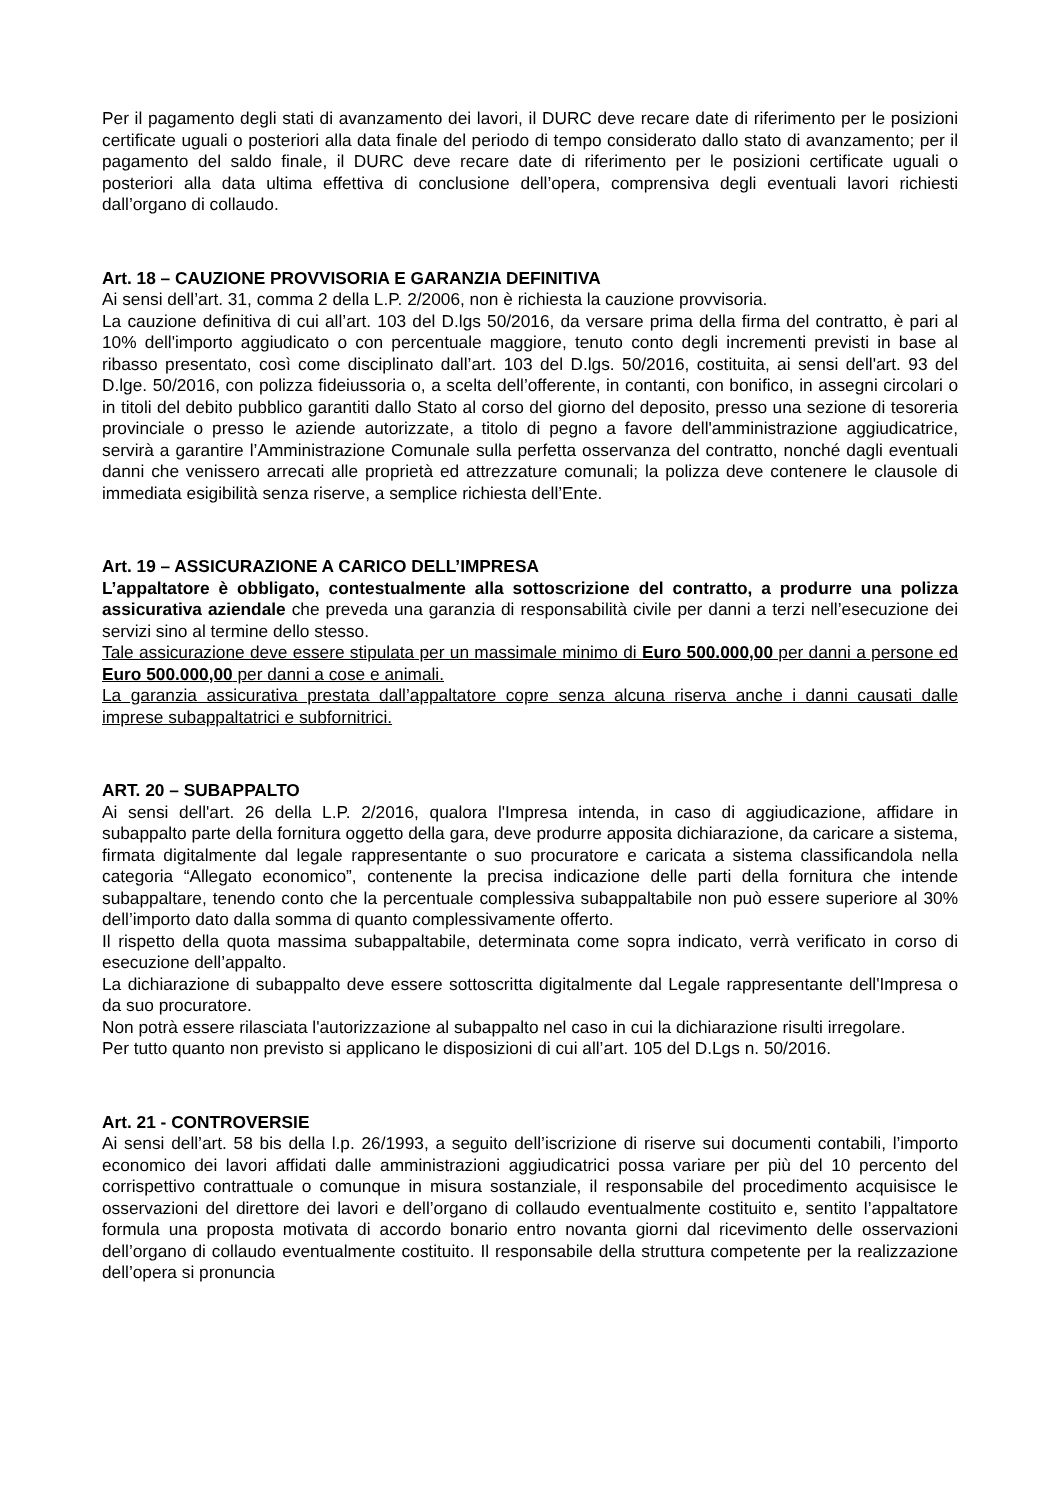Per il pagamento degli stati di avanzamento dei lavori, il DURC deve recare date di riferimento per le posizioni certificate uguali o posteriori alla data finale del periodo di tempo considerato dallo stato di avanzamento; per il pagamento del saldo finale, il DURC deve recare date di riferimento per le posizioni certificate uguali o posteriori alla data ultima effettiva di conclusione dell’opera, comprensiva degli eventuali lavori richiesti dall’organo di collaudo.
Art. 18 – CAUZIONE PROVVISORIA E GARANZIA DEFINITIVA
Ai sensi dell’art. 31, comma 2 della L.P. 2/2006, non è richiesta la cauzione provvisoria.
La cauzione definitiva di cui all’art. 103 del D.lgs 50/2016, da versare prima della firma del contratto, è pari al 10% dell'importo aggiudicato o con percentuale maggiore, tenuto conto degli incrementi previsti in base al ribasso presentato, così come disciplinato dall’art. 103 del D.lgs. 50/2016, costituita, ai sensi dell'art. 93 del D.lge. 50/2016, con polizza fideiussoria o, a scelta dell’offerente, in contanti, con bonifico, in assegni circolari o in titoli del debito pubblico garantiti dallo Stato al corso del giorno del deposito, presso una sezione di tesoreria provinciale o presso le aziende autorizzate, a titolo di pegno a favore dell'amministrazione aggiudicatrice, servirà a garantire l’Amministrazione Comunale sulla perfetta osservanza del contratto, nonché dagli eventuali danni che venissero arrecati alle proprietà ed attrezzature comunali; la polizza deve contenere le clausole di immediata esigibilità senza riserve, a semplice richiesta dell’Ente.
Art. 19 – ASSICURAZIONE A CARICO DELL’IMPRESA
L’appaltatore è obbligato, contestualmente alla sottoscrizione del contratto, a produrre una polizza assicurativa aziendale che preveda una garanzia di responsabilità civile per danni a terzi nell’esecuzione dei servizi sino al termine dello stesso.
Tale assicurazione deve essere stipulata per un massimale minimo di Euro 500.000,00 per danni a persone ed Euro 500.000,00 per danni a cose e animali.
La garanzia assicurativa prestata dall’appaltatore copre senza alcuna riserva anche i danni causati dalle imprese subappaltatrici e subfornitrici.
ART. 20 – SUBAPPALTO
Ai sensi dell'art. 26 della L.P. 2/2016, qualora l'Impresa intenda, in caso di aggiudicazione, affidare in subappalto parte della fornitura oggetto della gara, deve produrre apposita dichiarazione, da caricare a sistema, firmata digitalmente dal legale rappresentante o suo procuratore e caricata a sistema classificandola nella categoria “Allegato economico”, contenente la precisa indicazione delle parti della fornitura che intende subappaltare, tenendo conto che la percentuale complessiva subappaltabile non può essere superiore al 30% dell’importo dato dalla somma di quanto complessivamente offerto.
Il rispetto della quota massima subappaltabile, determinata come sopra indicato, verrà verificato in corso di esecuzione dell’appalto.
La dichiarazione di subappalto deve essere sottoscritta digitalmente dal Legale rappresentante dell'Impresa o da suo procuratore.
Non potrà essere rilasciata l'autorizzazione al subappalto nel caso in cui la dichiarazione risulti irregolare.
Per tutto quanto non previsto si applicano le disposizioni di cui all’art. 105 del D.Lgs n. 50/2016.
Art. 21 - CONTROVERSIE
Ai sensi dell’art. 58 bis della l.p. 26/1993, a seguito dell’iscrizione di riserve sui documenti contabili, l’importo economico dei lavori affidati dalle amministrazioni aggiudicatrici possa variare per più del 10 percento del corrispettivo contrattuale o comunque in misura sostanziale, il responsabile del procedimento acquisisce le osservazioni del direttore dei lavori e dell’organo di collaudo eventualmente costituito e, sentito l’appaltatore formula una proposta motivata di accordo bonario entro novanta giorni dal ricevimento delle osservazioni dell’organo di collaudo eventualmente costituito. Il responsabile della struttura competente per la realizzazione dell’opera si pronuncia